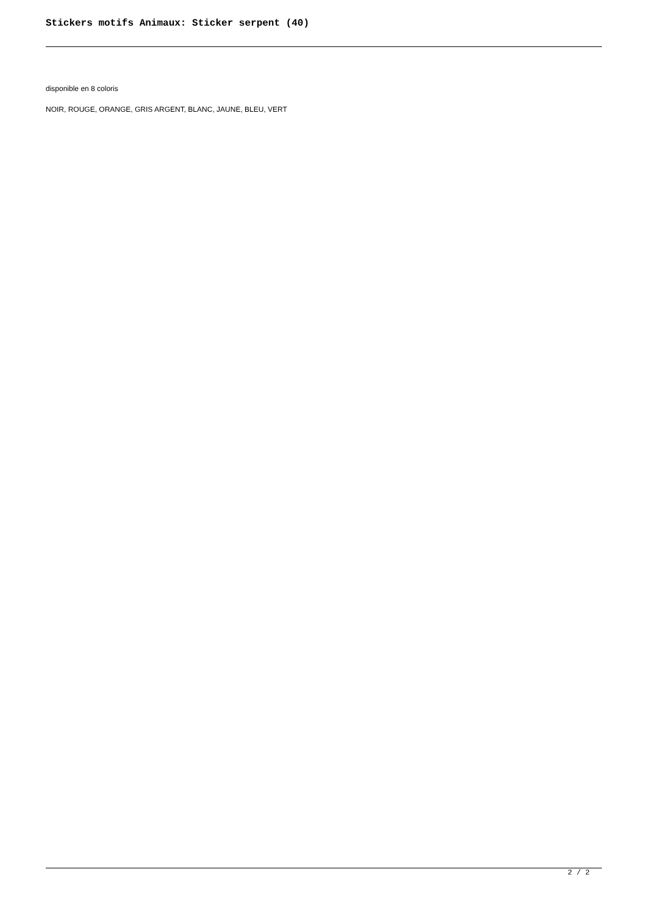Stickers motifs Animaux: Sticker serpent (40)
disponible en 8 coloris
NOIR, ROUGE, ORANGE, GRIS ARGENT, BLANC, JAUNE, BLEU, VERT
2 / 2